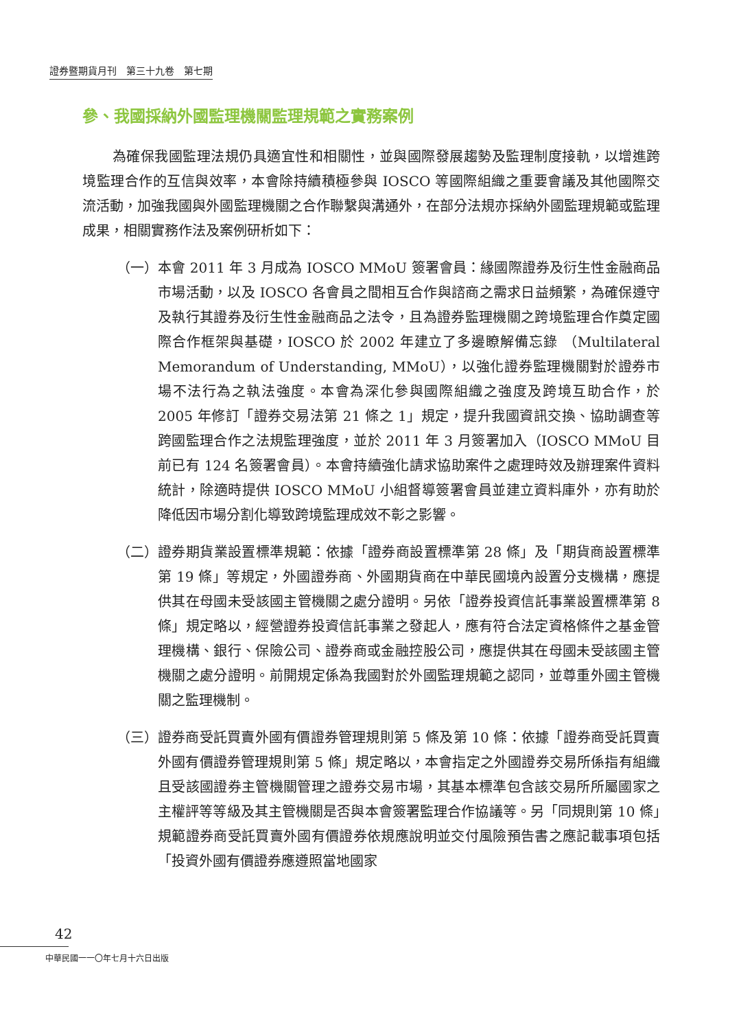證券暨期貨月刊　第三十九卷　第七期
參、我國採納外國監理機關監理規範之實務案例
為確保我國監理法規仍具適宜性和相關性，並與國際發展趨勢及監理制度接軌，以增進跨境監理合作的互信與效率，本會除持續積極參與 IOSCO 等國際組織之重要會議及其他國際交流活動，加強我國與外國監理機關之合作聯繫與溝通外，在部分法規亦採納外國監理規範或監理成果，相關實務作法及案例研析如下：
（一） 本會 2011 年 3 月成為 IOSCO MMoU 簽署會員：緣國際證券及衍生性金融商品市場活動，以及 IOSCO 各會員之間相互合作與諮商之需求日益頻繁，為確保遵守及執行其證券及衍生性金融商品之法令，且為證券監理機關之跨境監理合作奠定國際合作框架與基礎，IOSCO 於 2002 年建立了多邊瞭解備忘錄 （Multilateral Memorandum of Understanding, MMoU），以強化證券監理機關對於證券市場不法行為之執法強度。本會為深化參與國際組織之強度及跨境互助合作，於 2005 年修訂「證券交易法第 21 條之 1」規定，提升我國資訊交換、協助調查等跨國監理合作之法規監理強度，並於 2011 年 3 月簽署加入（IOSCO MMoU 目前已有 124 名簽署會員）。本會持續強化請求協助案件之處理時效及辦理案件資料統計，除適時提供 IOSCO MMoU 小組督導簽署會員並建立資料庫外，亦有助於降低因市場分割化導致跨境監理成效不彰之影響。
（二） 證券期貨業設置標準規範：依據「證券商設置標準第 28 條」及「期貨商設置標準第 19 條」等規定，外國證券商、外國期貨商在中華民國境內設置分支機構，應提供其在母國未受該國主管機關之處分證明。另依「證券投資信託事業設置標準第 8 條」規定略以，經營證券投資信託事業之發起人，應有符合法定資格條件之基金管理機構、銀行、保險公司、證券商或金融控股公司，應提供其在母國未受該國主管機關之處分證明。前開規定係為我國對於外國監理規範之認同，並尊重外國主管機關之監理機制。
（三） 證券商受託買賣外國有價證券管理規則第 5 條及第 10 條：依據「證券商受託買賣外國有價證券管理規則第 5 條」規定略以，本會指定之外國證券交易所係指有組織且受該國證券主管機關管理之證券交易市場，其基本標準包含該交易所所屬國家之主權評等等級及其主管機關是否與本會簽署監理合作協議等。另「同規則第 10 條」規範證券商受託買賣外國有價證券依規應說明並交付風險預告書之應記載事項包括「投資外國有價證券應遵照當地國家
42
中華民國一一〇年七月十六日出版